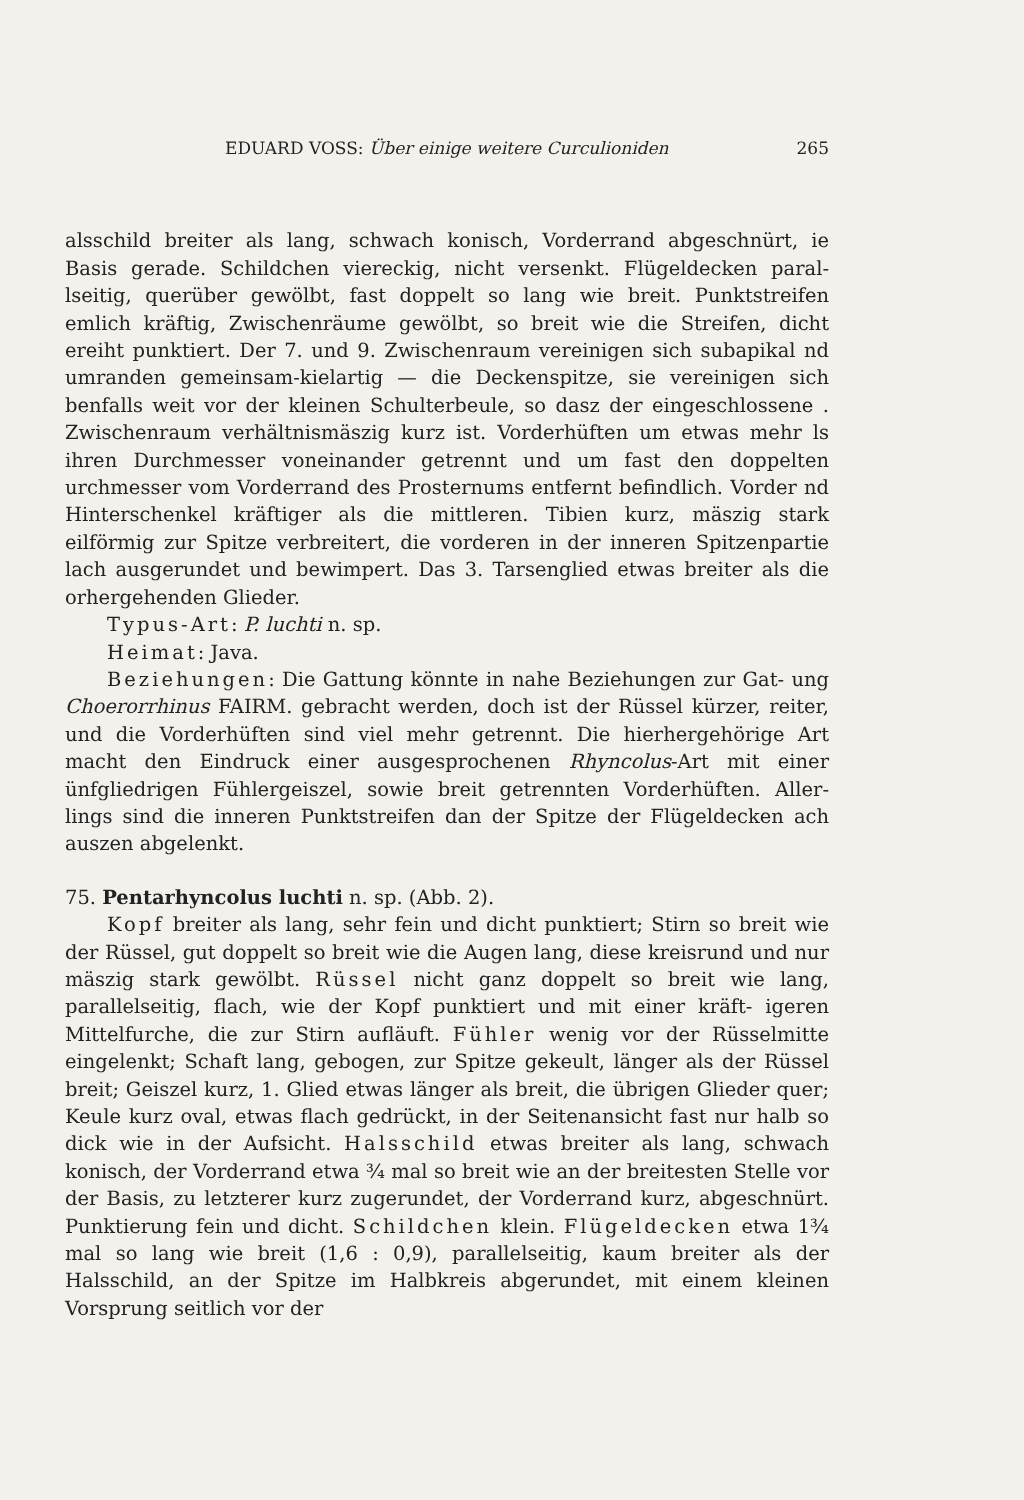EDUARD VOSS: Über einige weitere Curculioniden 265
alsschild breiter als lang, schwach konisch, Vorderrand abgeschnürt, ie Basis gerade. Schildchen viereckig, nicht versenkt. Flügeldecken paral- lseitig, querüber gewölbt, fast doppelt so lang wie breit. Punktstreifen emlich kräftig, Zwischenräume gewölbt, so breit wie die Streifen, dicht ereiht punktiert. Der 7. und 9. Zwischenraum vereinigen sich subapikal nd umranden gemeinsam-kielartig — die Deckenspitze, sie vereinigen sich benfalls weit vor der kleinen Schulterbeule, so dasz der eingeschlossene . Zwischenraum verhältnismäszig kurz ist. Vorderhüften um etwas mehr ls ihren Durchmesser voneinander getrennt und um fast den doppelten urchmesser vom Vorderrand des Prosternums entfernt befindlich. Vorder nd Hinterschenkel kräftiger als die mittleren. Tibien kurz, mäszig stark eilförmig zur Spitze verbreitert, die vorderen in der inneren Spitzenpartie lach ausgerundet und bewimpert. Das 3. Tarsenglied etwas breiter als die orhergehenden Glieder.
Typus-Art: P. luchti n. sp.
Heimat: Java.
Beziehungen: Die Gattung könnte in nahe Beziehungen zur Gat- ung Choerorrhinus FAIRM. gebracht werden, doch ist der Rüssel kürzer, reiter, und die Vorderhüften sind viel mehr getrennt. Die hierhergehörige Art macht den Eindruck einer ausgesprochenen Rhyncolus-Art mit einer ünfgliedrigen Fühlergeiszel, sowie breit getrennten Vorderhüften. Aller- lings sind die inneren Punktstreifen dan der Spitze der Flügeldecken ach auszen abgelenkt.
75. Pentarhyncolus luchti n. sp. (Abb. 2).
Kopf breiter als lang, sehr fein und dicht punktiert; Stirn so breit wie der Rüssel, gut doppelt so breit wie die Augen lang, diese kreisrund und nur mäszig stark gewölbt. Rüssel nicht ganz doppelt so breit wie lang, parallelseitig, flach, wie der Kopf punktiert und mit einer kräft- igeren Mittelfurche, die zur Stirn aufläuft. Fühler wenig vor der Rüsselmitte eingelenkt; Schaft lang, gebogen, zur Spitze gekeult, länger als der Rüssel breit; Geiszel kurz, 1. Glied etwas länger als breit, die übrigen Glieder quer; Keule kurz oval, etwas flach gedrückt, in der Seitenansicht fast nur halb so dick wie in der Aufsicht. Halsschild etwas breiter als lang, schwach konisch, der Vorderrand etwa ¾ mal so breit wie an der breitesten Stelle vor der Basis, zu letzterer kurz zugerundet, der Vorderrand kurz, abgeschnürt. Punktierung fein und dicht. Schildchen klein. Flügeldecken etwa 1¾ mal so lang wie breit (1,6 : 0,9), parallelseitig, kaum breiter als der Halsschild, an der Spitze im Halbkreis abgerundet, mit einem kleinen Vorsprung seitlich vor der